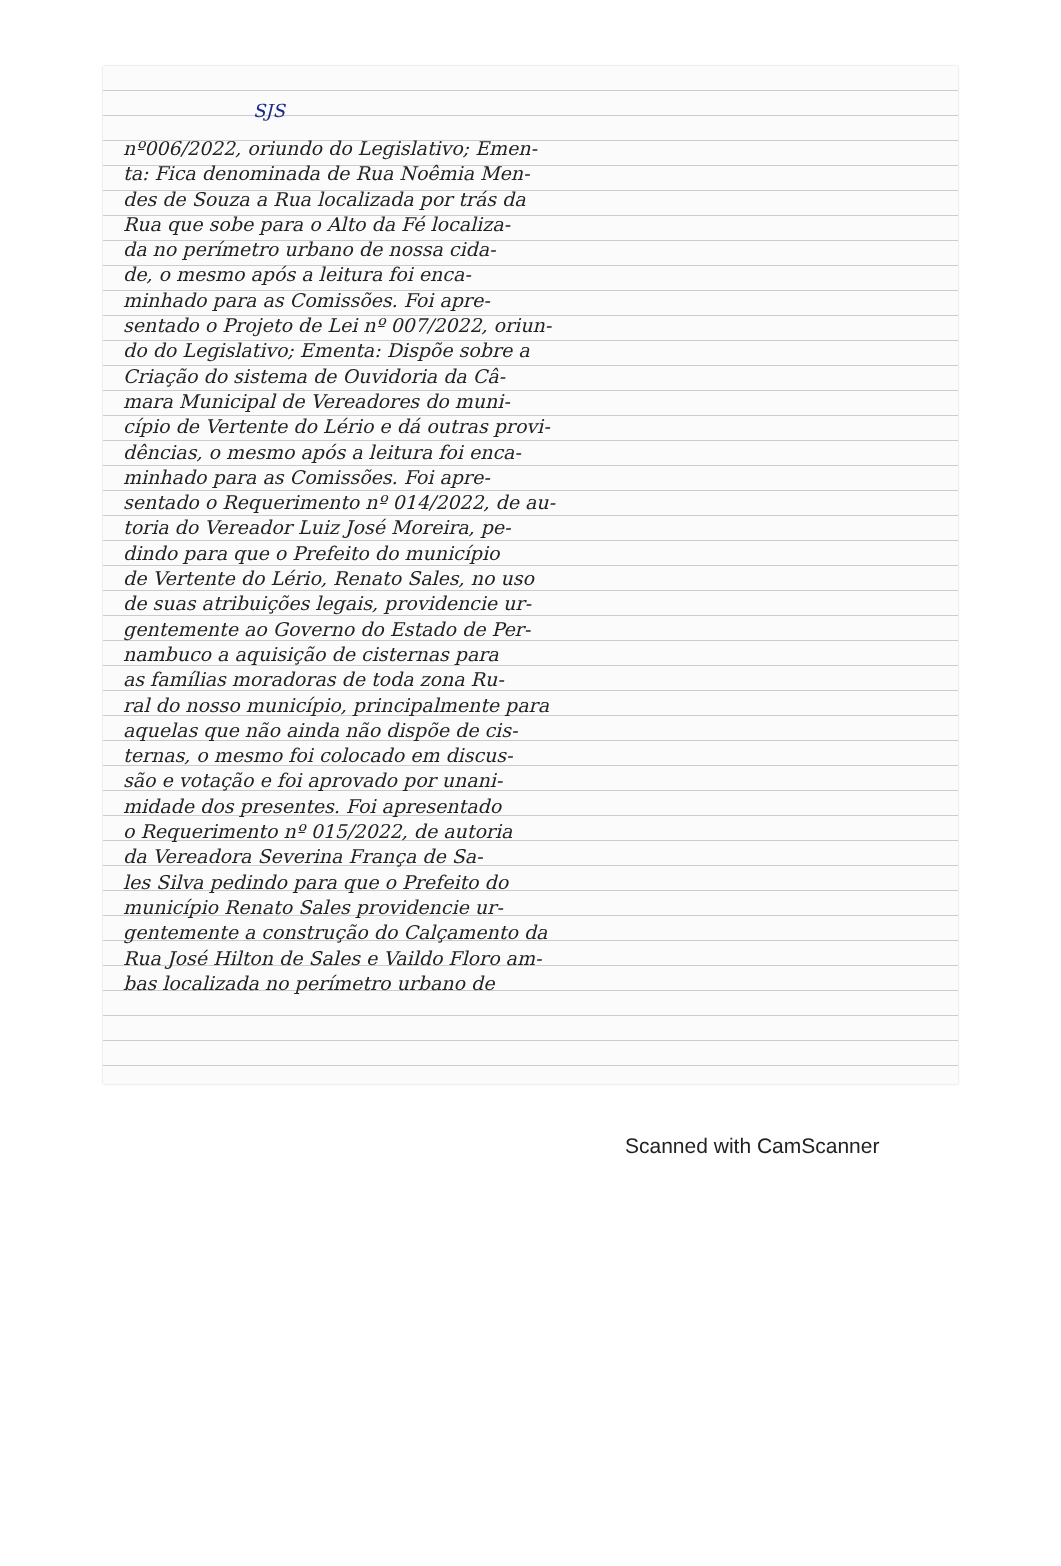SJS
nº006/2022, oriundo do Legislativo; Emen-
ta: Fica denominada de Rua Noêmia Men-
des de Souza a Rua localizada por trás da
Rua que sobe para o Alto da Fé localiza-
da no perímetro urbano de nossa cida-
de, o mesmo após a leitura foi enca-
minhado para as Comissões. Foi apre-
sentado o Projeto de Lei nº 007/2022, oriun-
do do Legislativo; Ementa: Dispõe sobre a
Criação do sistema de Ouvidoria da Câ-
mara Municipal de Vereadores do muni-
cípio de Vertente do Lério e dá outras provi-
dências, o mesmo após a leitura foi enca-
minhado para as Comissões. Foi apre-
sentado o Requerimento nº 014/2022, de au-
toria do Vereador Luiz José Moreira, pe-
dindo para que o Prefeito do município
de Vertente do Lério, Renato Sales, no uso
de suas atribuições legais, providencie ur-
gentemente ao Governo do Estado de Per-
nambuco a aquisição de cisternas para
as famílias moradoras de toda zona Ru-
ral do nosso município, principalmente para
aquelas que não ainda não dispõe de cis-
ternas, o mesmo foi colocado em discus-
são e votação e foi aprovado por unani-
midade dos presentes. Foi apresentado
o Requerimento nº 015/2022, de autoria
da Vereadora Severina França de Sa-
les Silva pedindo para que o Prefeito do
município Renato Sales providencie ur-
gentemente a construção do Calçamento da
Rua José Hilton de Sales e Vaildo Floro am-
bas localizada no perímetro urbano de
Scanned with CamScanner